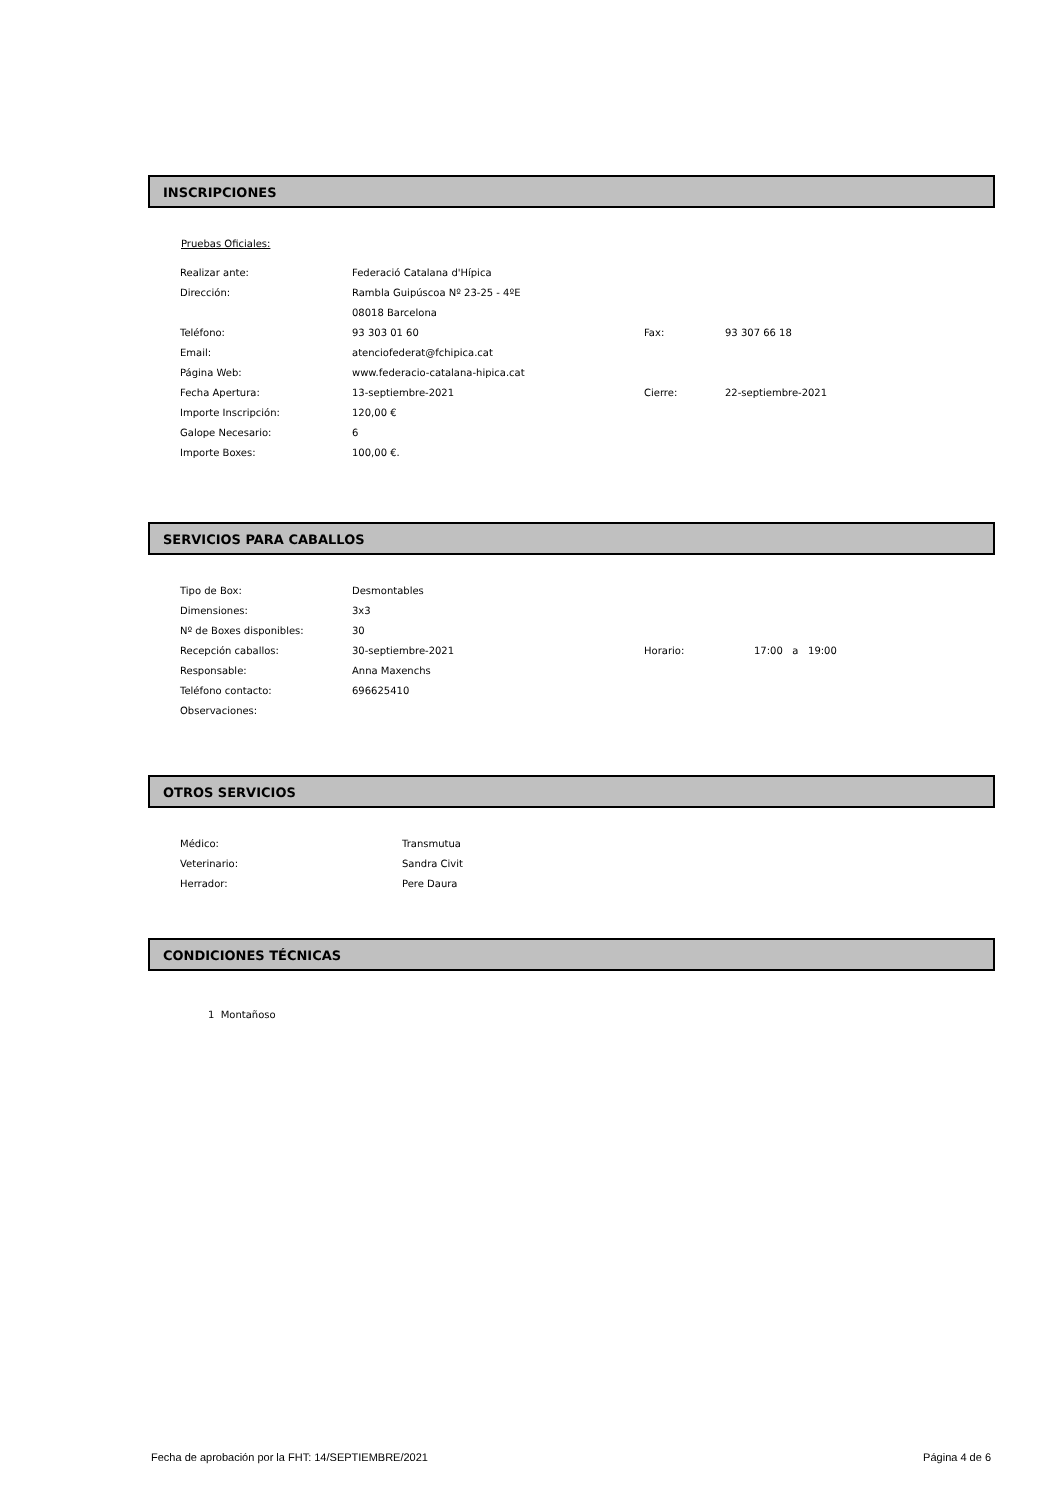INSCRIPCIONES
Pruebas Oficiales:
| Realizar ante: | Federació Catalana d'Hípica | | |
| Dirección: | Rambla Guipúscoa Nº 23-25 - 4ºE | | |
| | 08018 Barcelona | | |
| Teléfono: | 93 303 01 60 | Fax: | 93 307 66 18 |
| Email: | atenciofederat@fchipica.cat | | |
| Página Web: | www.federacio-catalana-hipica.cat | | |
| Fecha Apertura: | 13-septiembre-2021 | Cierre: | 22-septiembre-2021 |
| Importe Inscripción: | 120,00 € | | |
| Galope Necesario: | 6 | | |
| Importe Boxes: | 100,00 €. | | |
SERVICIOS PARA CABALLOS
| Tipo de Box: | Desmontables | | |
| Dimensiones: | 3x3 | | |
| Nº de Boxes disponibles: | 30 | | |
| Recepción caballos: | 30-septiembre-2021 | Horario: | 17:00 a 19:00 |
| Responsable: | Anna Maxenchs | | |
| Teléfono contacto: | 696625410 | | |
| Observaciones: | | | |
OTROS SERVICIOS
| Médico: | Transmutua |
| Veterinario: | Sandra Civit |
| Herrador: | Pere Daura |
CONDICIONES TÉCNICAS
1 Montañoso
Fecha de aprobación por la FHT: 14/SEPTIEMBRE/2021 Página 4 de 6